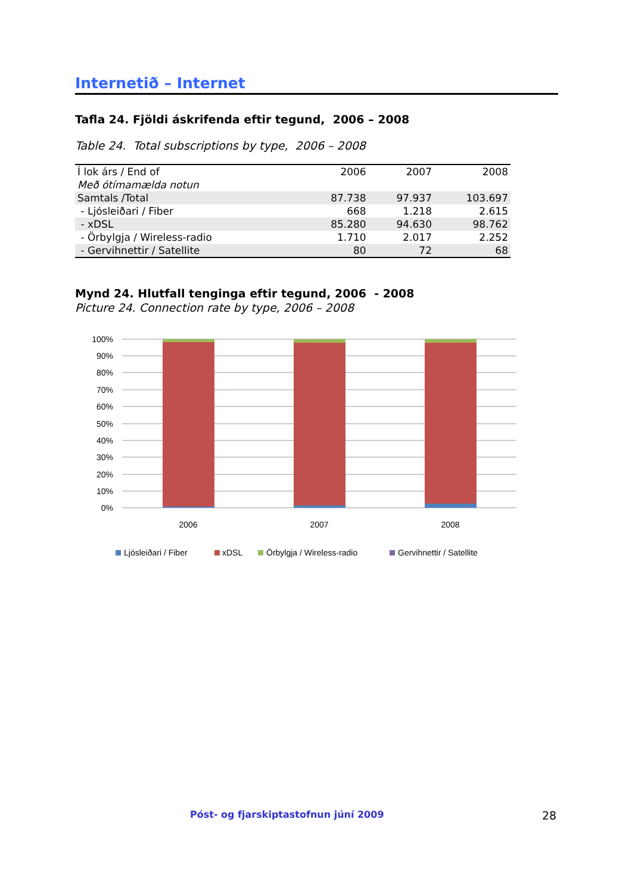Internetið – Internet
Tafla 24. Fjöldi áskrifenda eftir tegund, 2006 – 2008
Table 24. Total subscriptions by type, 2006 – 2008
| Í lok árs / End of Með ótímamælda notun | 2006 | 2007 | 2008 |
| Samtals /Total | 87.738 | 97.937 | 103.697 |
| - Ljósleiðari / Fiber | 668 | 1.218 | 2.615 |
| - xDSL | 85.280 | 94.630 | 98.762 |
| - Örbylgja / Wireless-radio | 1.710 | 2.017 | 2.252 |
| - Gervihnettir / Satellite | 80 | 72 | 68 |
Mynd 24. Hlutfall tenginga eftir tegund, 2006 - 2008
Picture 24. Connection rate by type, 2006 – 2008
100%
90%
80%
70%
60%
50%
40%
30%
20%
10%
0%
2006
2007
2008
Ljósleiðari / Fiber
xDSL
Örbylgja / Wireless-radio
Gervihnettir / Satellite
Póst- og fjarskiptastofnun júní 2009
28